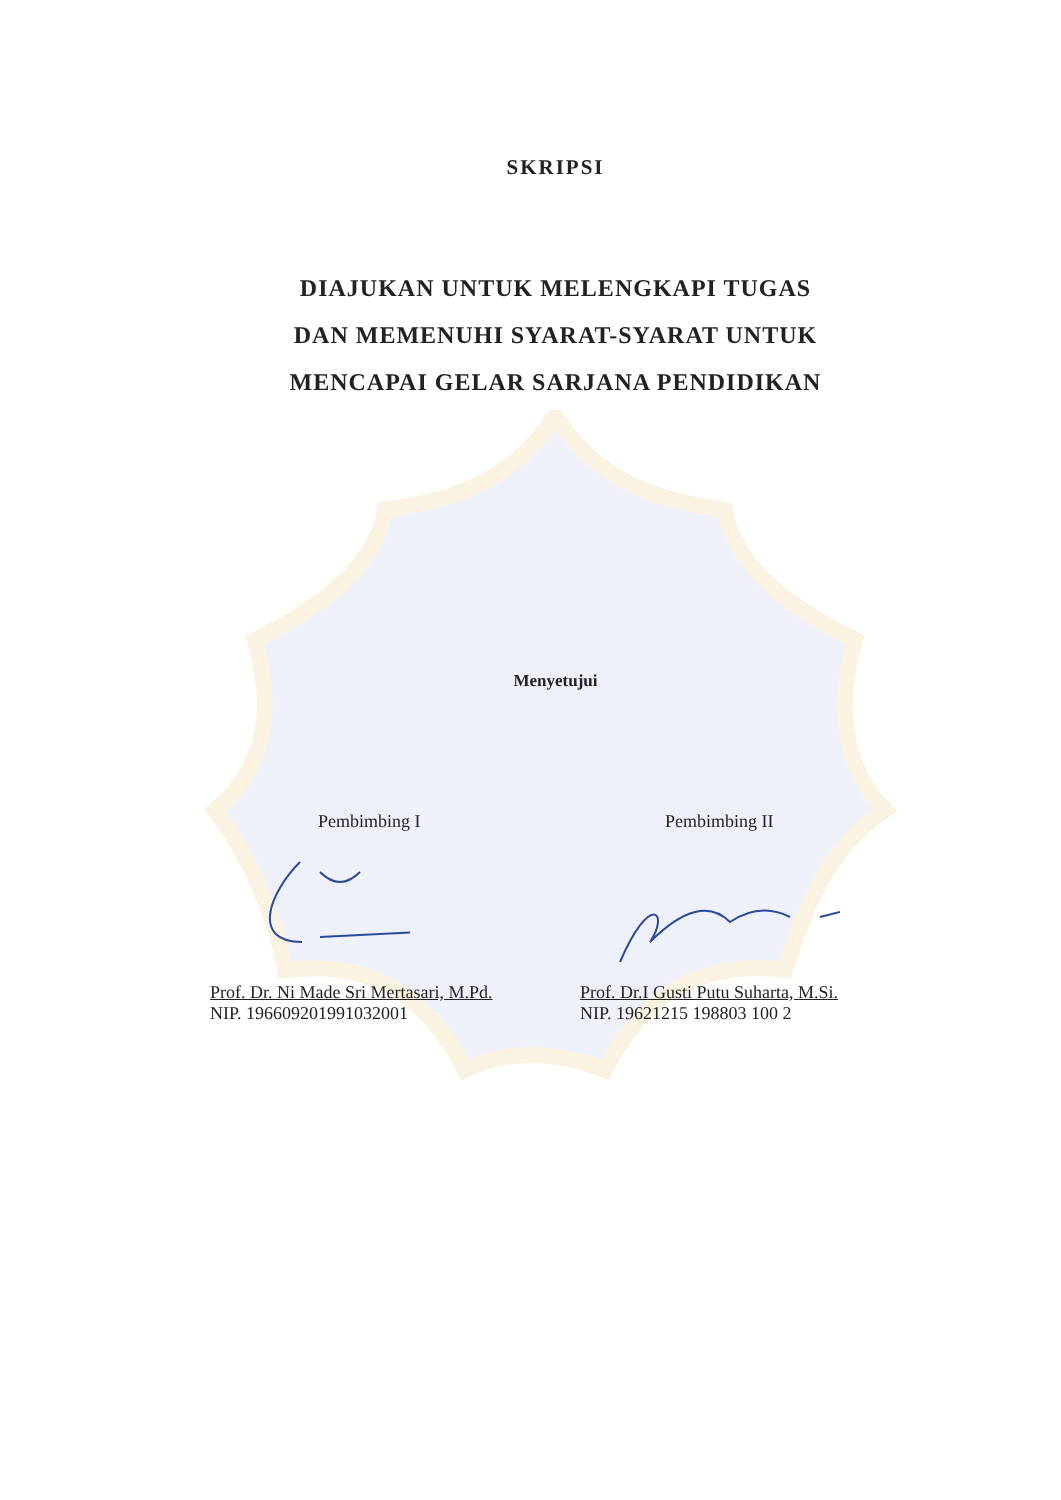SKRIPSI
DIAJUKAN UNTUK MELENGKAPI TUGAS
DAN MEMENUHI SYARAT-SYARAT UNTUK
MENCAPAI GELAR SARJANA PENDIDIKAN
Menyetujui
Pembimbing I
Prof. Dr. Ni Made Sri Mertasari, M.Pd.
NIP. 196609201991032001
Pembimbing II
Prof. Dr.I Gusti Putu Suharta, M.Si.
NIP. 19621215 198803 100 2